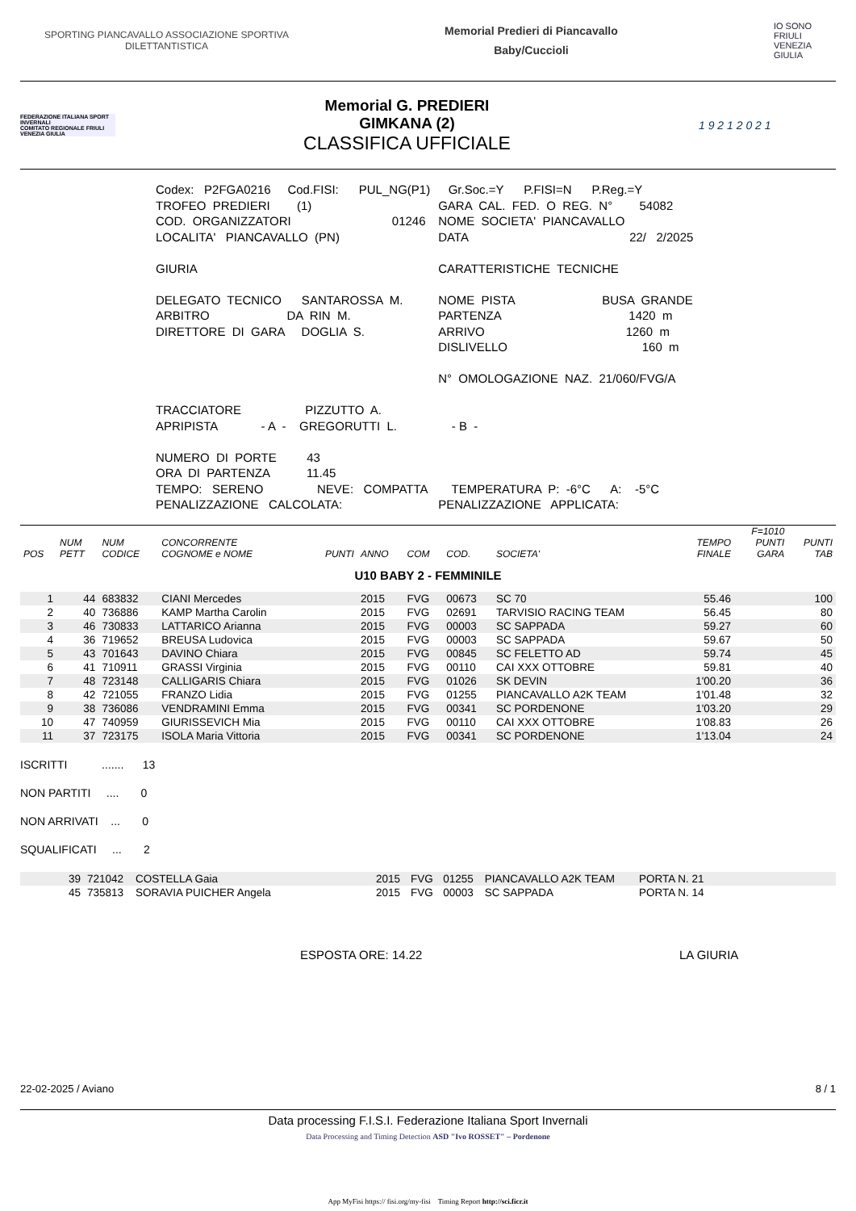SPORTING PIANCAVALLO ASSOCIAZIONE SPORTIVA
DILETTANTISTICA
Memorial Predieri di Piancavallo
Baby/Cuccioli
IO SONO
FRIULI
VENEZIA
GIULIA
FEDERAZIONE ITALIANA SPORT INVERNALI
COMITATO REGIONALE FRIULI VENEZIA GIULIA
Memorial G. PREDIERI
GIMKANA (2)
CLASSIFICA UFFICIALE
1 9 2 1 2 0 2 1
| Codex: P2FGA0216 Cod.FISI: PUL_NG(P1) | Gr.Soc.=Y P.FISI=N P.Reg.=Y |
| TROFEO PREDIERI (1) | GARA CAL. FED. O REG. N° 54082 |
| COD. ORGANIZZATORI 01246 | NOME SOCIETA' PIANCAVALLO |
| LOCALITA' PIANCAVALLO (PN) | DATA 22/ 2/2025 |
| GIURIA DELEGATO TECNICO SANTAROSSA M. ARBITRO DA RIN M. DIRETTORE DI GARA DOGLIA S. | CARATTERISTICHE TECNICHE NOME PISTA BUSA GRANDE PARTENZA 1420 m ARRIVO 1260 m DISLIVELLO 160 m N° OMOLOGAZIONE NAZ. 21/060/FVG/A |
| TRACCIATORE PIZZUTTO A. APRIPISTA - A - GREGORUTTI L. | - B - |
| NUMERO DI PORTE 43 ORA DI PARTENZA 11.45 TEMPO: SERENO NEVE: COMPATTA PENALIZZAZIONE CALCOLATA: | TEMPERATURA P: -6°C A: -5°C PENALIZZAZIONE APPLICATA: |
| POS | NUM PETT | NUM CODICE | CONCORRENTE COGNOME e NOME | PUNTI | ANNO | COM | COD. | SOCIETA' | TEMPO FINALE | F=1010 PUNTI GARA | PUNTI TAB |
| --- | --- | --- | --- | --- | --- | --- | --- | --- | --- | --- | --- |
| U10 BABY 2 - FEMMINILE | | | | | | | | | | | |
| 1 | 44 | 683832 | CIANI Mercedes | | 2015 | FVG | 00673 | SC 70 | 55.46 | | 100 |
| 2 | 40 | 736886 | KAMP Martha Carolin | | 2015 | FVG | 02691 | TARVISIO RACING TEAM | 56.45 | | 80 |
| 3 | 46 | 730833 | LATTARICO Arianna | | 2015 | FVG | 00003 | SC SAPPADA | 59.27 | | 60 |
| 4 | 36 | 719652 | BREUSA Ludovica | | 2015 | FVG | 00003 | SC SAPPADA | 59.67 | | 50 |
| 5 | 43 | 701643 | DAVINO Chiara | | 2015 | FVG | 00845 | SC FELETTO AD | 59.74 | | 45 |
| 6 | 41 | 710911 | GRASSI Virginia | | 2015 | FVG | 00110 | CAI XXX OTTOBRE | 59.81 | | 40 |
| 7 | 48 | 723148 | CALLIGARIS Chiara | | 2015 | FVG | 01026 | SK DEVIN | 1'00.20 | | 36 |
| 8 | 42 | 721055 | FRANZO Lidia | | 2015 | FVG | 01255 | PIANCAVALLO A2K TEAM | 1'01.48 | | 32 |
| 9 | 38 | 736086 | VENDRAMINI Emma | | 2015 | FVG | 00341 | SC PORDENONE | 1'03.20 | | 29 |
| 10 | 47 | 740959 | GIURISSEVICH Mia | | 2015 | FVG | 00110 | CAI XXX OTTOBRE | 1'08.83 | | 26 |
| 11 | 37 | 723175 | ISOLA Maria Vittoria | | 2015 | FVG | 00341 | SC PORDENONE | 1'13.04 | | 24 |
ISCRITTI ....... 13
NON PARTITI .... 0
NON ARRIVATI ... 0
SQUALIFICATI ... 2
| | 39 | 721042 | COSTELLA Gaia | 2015 | FVG | 01255 | PIANCAVALLO A2K TEAM | PORTA N. 21 | |
| | 45 | 735813 | SORAVIA PUICHER Angela | 2015 | FVG | 00003 | SC SAPPADA | PORTA N. 14 | |
ESPOSTA ORE: 14.22 LA GIURIA
22-02-2025 / Aviano 8 / 1
Data processing F.I.S.I. Federazione Italiana Sport Invernali
Data Processing and Timing Detection ASD "Ivo ROSSET" – Pordenone
App MyFisi https:// fisi.org/my-fisi Timing Report http://sci.ficr.it